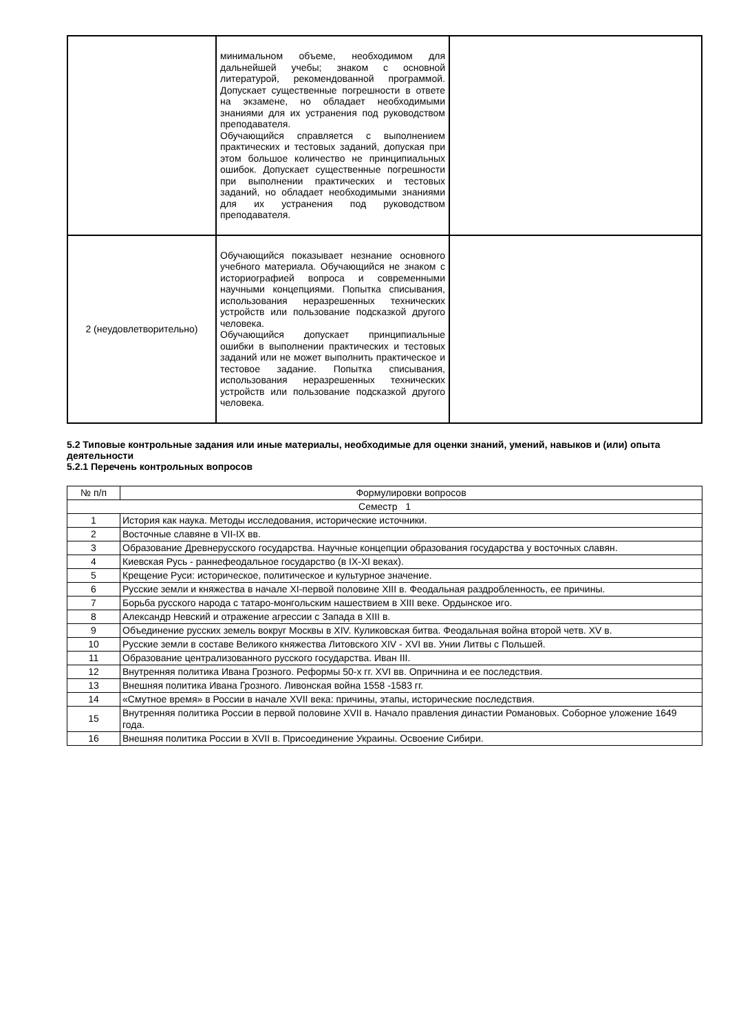| | минимальном объеме, необходимом для дальнейшей учебы; знаком с основной литературой, рекомендованной программой. Допускает существенные погрешности в ответе на экзамене, но обладает необходимыми знаниями для их устранения под руководством преподавателя. Обучающийся справляется с выполнением практических и тестовых заданий, допуская при этом большое количество не принципиальных ошибок. Допускает существенные погрешности при выполнении практических и тестовых заданий, но обладает необходимыми знаниями для их устранения под руководством преподавателя. | |
| 2 (неудовлетворительно) | Обучающийся показывает незнание основного учебного материала. Обучающийся не знаком с историографией вопроса и современными научными концепциями. Попытка списывания, использования неразрешенных технических устройств или пользование подсказкой другого человека. Обучающийся допускает принципиальные ошибки в выполнении практических и тестовых заданий или не может выполнить практическое и тестовое задание. Попытка списывания, использования неразрешенных технических устройств или пользование подсказкой другого человека. | |
5.2 Типовые контрольные задания или иные материалы, необходимые для оценки знаний, умений, навыков и (или) опыта деятельности
5.2.1 Перечень контрольных вопросов
| № п/п | Формулировки вопросов |
| Семестр 1 | |
| 1 | История как наука. Методы исследования, исторические источники. |
| 2 | Восточные славяне в VII-IX вв. |
| 3 | Образование Древнерусского государства. Научные концепции образования государства у восточных славян. |
| 4 | Киевская Русь - раннефеодальное государство (в IX-XI веках). |
| 5 | Крещение Руси: историческое, политическое и культурное значение. |
| 6 | Русские земли и княжества в начале XI-первой половине XIII в. Феодальная раздробленность, ее причины. |
| 7 | Борьба русского народа с татаро-монгольским нашествием в XIII веке. Ордынское иго. |
| 8 | Александр Невский и отражение агрессии с Запада в XIII в. |
| 9 | Объединение русских земель вокруг Москвы в XIV. Куликовская битва. Феодальная война второй четв. XV в. |
| 10 | Русские земли в составе Великого княжества Литовского XIV - XVI вв. Унии Литвы с Польшей. |
| 11 | Образование централизованного русского государства. Иван III. |
| 12 | Внутренняя политика Ивана Грозного. Реформы 50-х гг. XVI вв. Опричнина и ее последствия. |
| 13 | Внешняя политика Ивана Грозного. Ливонская война 1558 -1583 гг. |
| 14 | «Смутное время» в России в начале XVII века: причины, этапы, исторические последствия. |
| 15 | Внутренняя политика России в первой половине XVII в. Начало правления династии Романовых. Соборное уложение 1649 года. |
| 16 | Внешняя политика России в XVII в. Присоединение Украины. Освоение Сибири. |